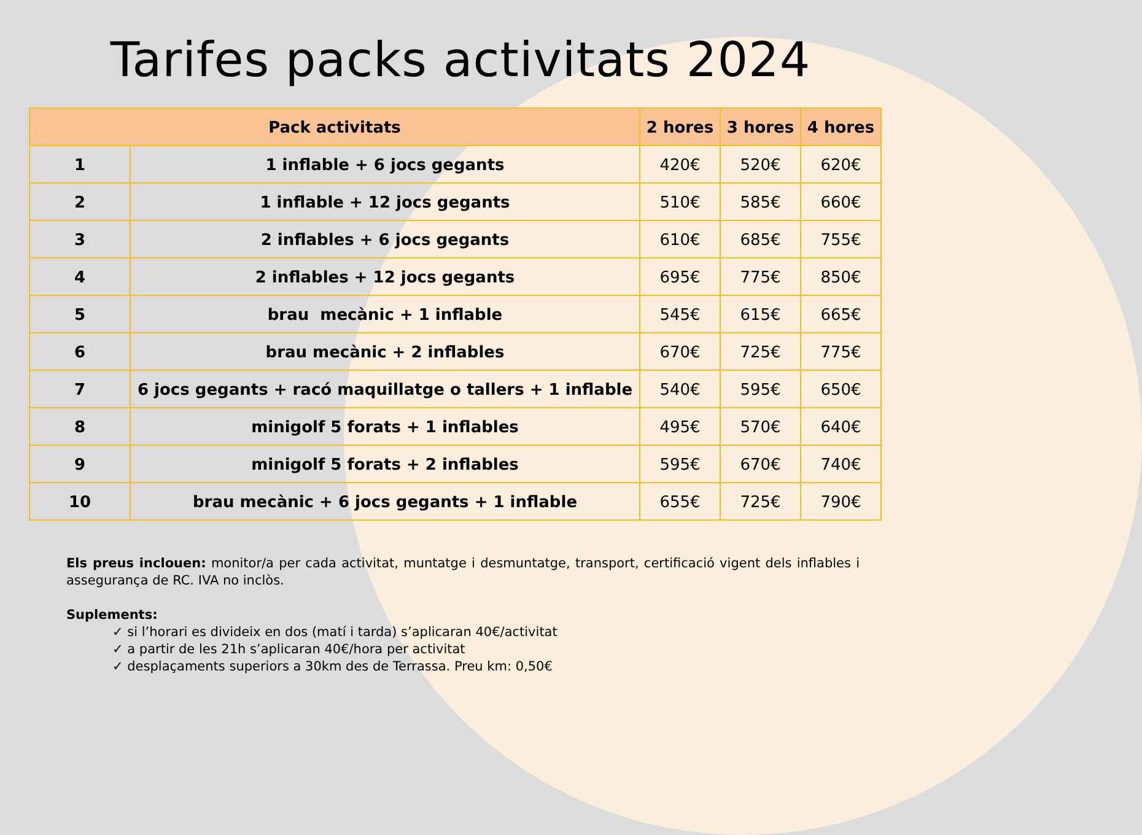Tarifes packs activitats 2024
| Pack activitats | | 2 hores | 3 hores | 4 hores |
| --- | --- | --- | --- | --- |
| 1 | 1 inflable + 6 jocs gegants | 420€ | 520€ | 620€ |
| 2 | 1 inflable + 12 jocs gegants | 510€ | 585€ | 660€ |
| 3 | 2 inflables + 6 jocs gegants | 610€ | 685€ | 755€ |
| 4 | 2 inflables + 12 jocs gegants | 695€ | 775€ | 850€ |
| 5 | brau mecànic + 1 inflable | 545€ | 615€ | 665€ |
| 6 | brau mecànic + 2 inflables | 670€ | 725€ | 775€ |
| 7 | 6 jocs gegants + racó maquillatge o tallers + 1 inflable | 540€ | 595€ | 650€ |
| 8 | minigolf 5 forats + 1 inflables | 495€ | 570€ | 640€ |
| 9 | minigolf 5 forats + 2 inflables | 595€ | 670€ | 740€ |
| 10 | brau mecànic + 6 jocs gegants + 1 inflable | 655€ | 725€ | 790€ |
Els preus inclouen: monitor/a per cada activitat, muntatge i desmuntatge, transport, certificació vigent dels inflables i assegurança de RC. IVA no inclòs.
Suplements:
✓ si l’horari es divideix en dos (matí i tarda) s’aplicaran 40€/activitat
✓ a partir de les 21h s’aplicaran 40€/hora per activitat
✓ desplaçaments superiors a 30km des de Terrassa. Preu km: 0,50€